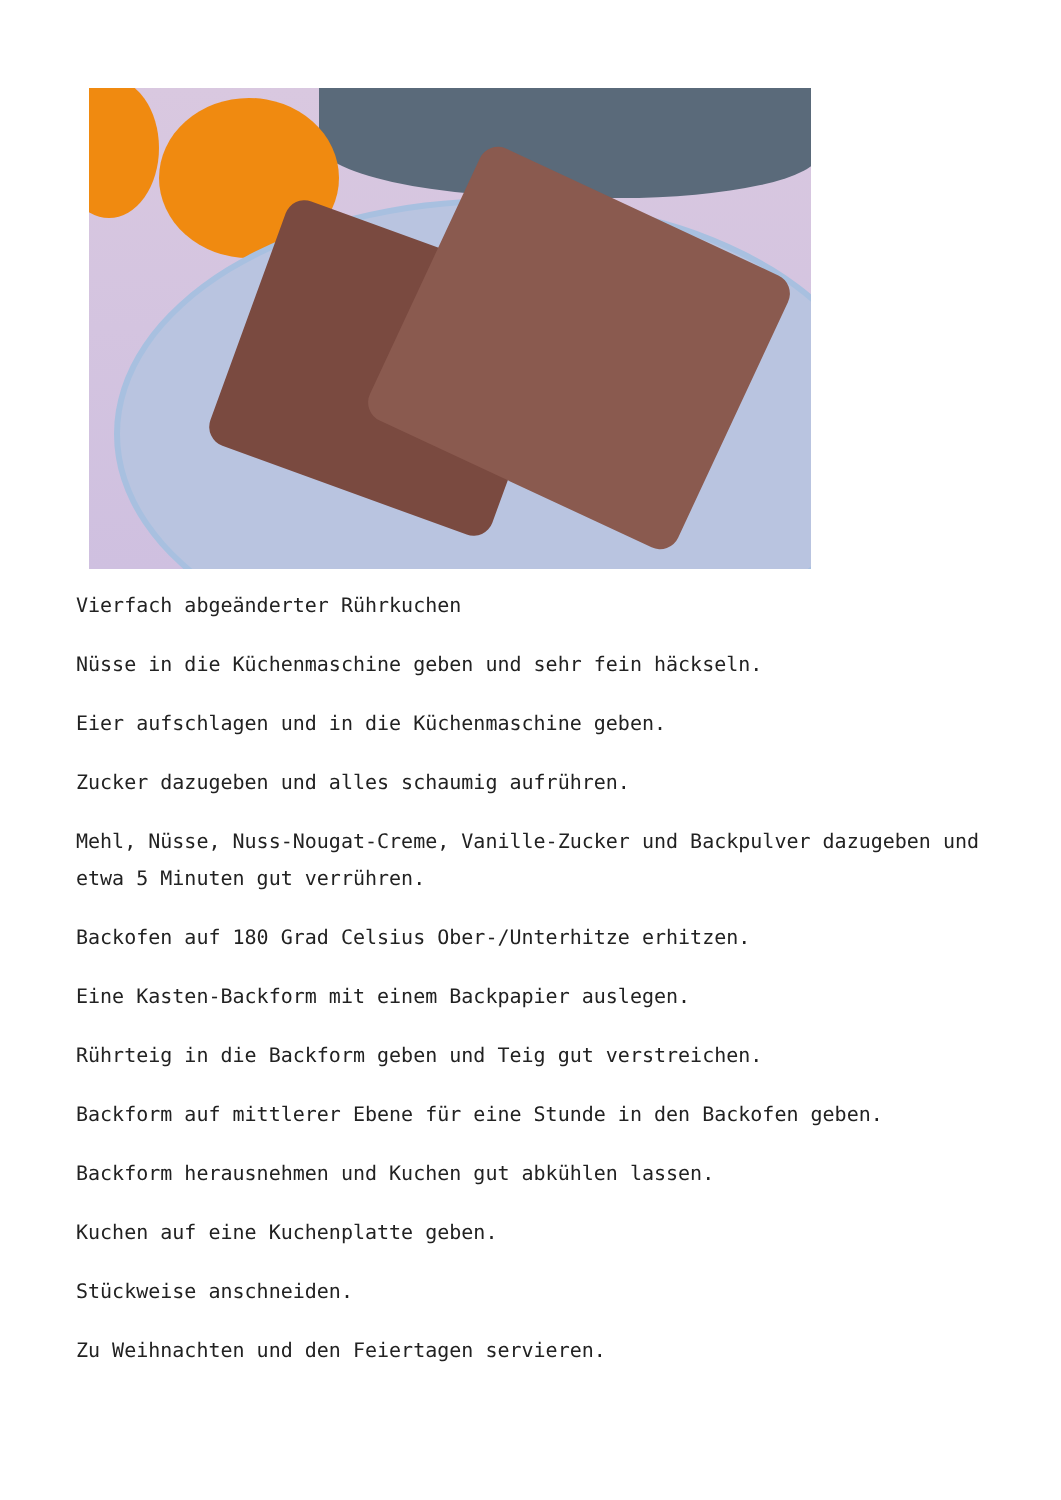Vierfach abgeänderter Rührkuchen
Nüsse in die Küchenmaschine geben und sehr fein häckseln.
Eier aufschlagen und in die Küchenmaschine geben.
Zucker dazugeben und alles schaumig aufrühren.
Mehl, Nüsse, Nuss-Nougat-Creme, Vanille-Zucker und Backpulver dazugeben und etwa 5 Minuten gut verrühren.
Backofen auf 180 Grad Celsius Ober-/Unterhitze erhitzen.
Eine Kasten-Backform mit einem Backpapier auslegen.
Rührteig in die Backform geben und Teig gut verstreichen.
Backform auf mittlerer Ebene für eine Stunde in den Backofen geben.
Backform herausnehmen und Kuchen gut abkühlen lassen.
Kuchen auf eine Kuchenplatte geben.
Stückweise anschneiden.
Zu Weihnachten und den Feiertagen servieren.